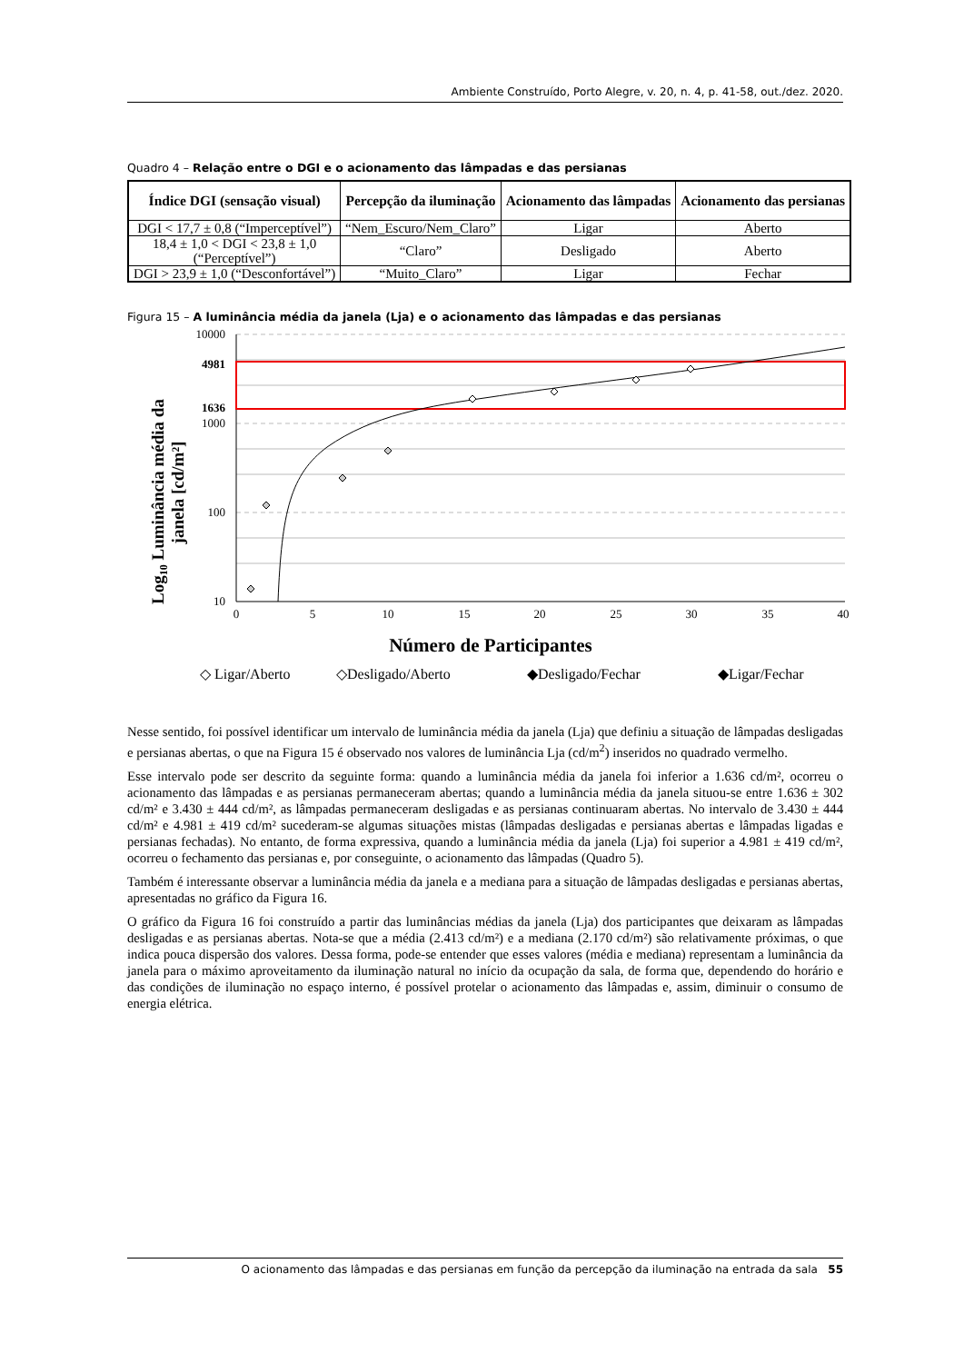Ambiente Construído, Porto Alegre, v. 20, n. 4, p. 41-58, out./dez. 2020.
Quadro 4 – Relação entre o DGI e o acionamento das lâmpadas e das persianas
| Índice DGI (sensação visual) | Percepção da iluminação | Acionamento das lâmpadas | Acionamento das persianas |
| --- | --- | --- | --- |
| DGI < 17,7 ± 0,8 (“Imperceptível”) | “Nem_Escuro/Nem_Claro” | Ligar | Aberto |
| 18,4 ± 1,0 < DGI < 23,8 ± 1,0 (“Perceptível”) | “Claro” | Desligado | Aberto |
| DGI > 23,9 ± 1,0 (“Desconfortável”) | “Muito_Claro” | Ligar | Fechar |
Figura 15 – A luminância média da janela (Lja) e o acionamento das lâmpadas e das persianas
Log10 Luminância média da
janela [cd/m²]
10000
1000
100
10
4981
1636
0
5
10
15
20
25
30
35
40
Número de Participantes
◇ Ligar/Aberto
◇Desligado/Aberto
◆Desligado/Fechar
◆Ligar/Fechar
Nesse sentido, foi possível identificar um intervalo de luminância média da janela (Lja) que definiu a situação de lâmpadas desligadas e persianas abertas, o que na Figura 15 é observado nos valores de luminância Lja (cd/m<sup>2</sup>) inseridos no quadrado vermelho.
Esse intervalo pode ser descrito da seguinte forma: quando a luminância média da janela foi inferior a 1.636 cd/m², ocorreu o acionamento das lâmpadas e as persianas permaneceram abertas; quando a luminância média da janela situou-se entre 1.636 ± 302 cd/m² e 3.430 ± 444 cd/m², as lâmpadas permaneceram desligadas e as persianas continuaram abertas. No intervalo de 3.430 ± 444 cd/m² e 4.981 ± 419 cd/m² sucederam-se algumas situações mistas (lâmpadas desligadas e persianas abertas e lâmpadas ligadas e persianas fechadas). No entanto, de forma expressiva, quando a luminância média da janela (Lja) foi superior a 4.981 ± 419 cd/m², ocorreu o fechamento das persianas e, por conseguinte, o acionamento das lâmpadas (Quadro 5).
Também é interessante observar a luminância média da janela e a mediana para a situação de lâmpadas desligadas e persianas abertas, apresentadas no gráfico da Figura 16.
O gráfico da Figura 16 foi construído a partir das luminâncias médias da janela (Lja) dos participantes que deixaram as lâmpadas desligadas e as persianas abertas. Nota-se que a média (2.413 cd/m²) e a mediana (2.170 cd/m²) são relativamente próximas, o que indica pouca dispersão dos valores. Dessa forma, pode-se entender que esses valores (média e mediana) representam a luminância da janela para o máximo aproveitamento da iluminação natural no início da ocupação da sala, de forma que, dependendo do horário e das condições de iluminação no espaço interno, é possível protelar o acionamento das lâmpadas e, assim, diminuir o consumo de energia elétrica.
O acionamento das lâmpadas e das persianas em função da percepção da iluminação na entrada da sala 55